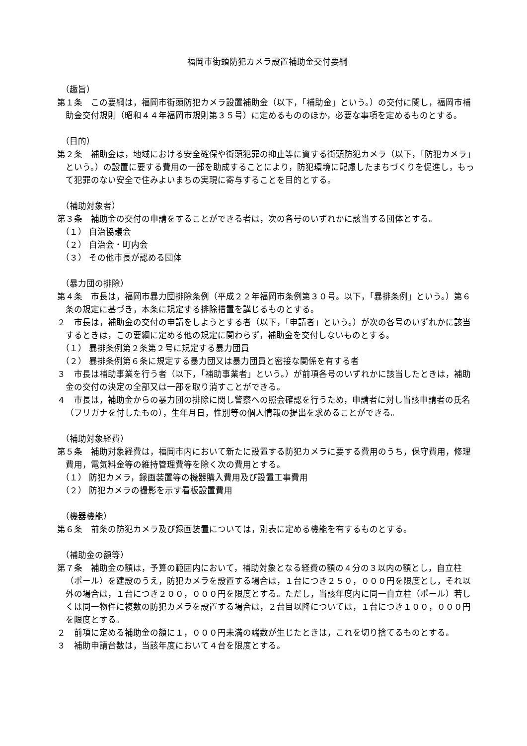福岡市街頭防犯カメラ設置補助金交付要綱
（趣旨）
第１条　この要綱は，福岡市街頭防犯カメラ設置補助金（以下，「補助金」という。）の交付に関し，福岡市補助金交付規則（昭和４４年福岡市規則第３５号）に定めるもののほか，必要な事項を定めるものとする。
（目的）
第２条　補助金は，地域における安全確保や街頭犯罪の抑止等に資する街頭防犯カメラ（以下，「防犯カメラ」という。）の設置に要する費用の一部を助成することにより，防犯環境に配慮したまちづくりを促進し，もって犯罪のない安全で住みよいまちの実現に寄与することを目的とする。
（補助対象者）
第３条　補助金の交付の申請をすることができる者は，次の各号のいずれかに該当する団体とする。
（１） 自治協議会
（２） 自治会・町内会
（３） その他市長が認める団体
（暴力団の排除）
第４条　市長は，福岡市暴力団排除条例（平成２２年福岡市条例第３０号。以下，「暴排条例」という。）第６条の規定に基づき，本条に規定する排除措置を講じるものとする。
２　市長は，補助金の交付の申請をしようとする者（以下，「申請者」という。）が次の各号のいずれかに該当するときは，この要綱に定める他の規定に関わらず，補助金を交付しないものとする。
（１） 暴排条例第２条第２号に規定する暴力団員
（２） 暴排条例第６条に規定する暴力団又は暴力団員と密接な関係を有する者
３　市長は補助事業を行う者（以下，「補助事業者」という。）が前項各号のいずれかに該当したときは，補助金の交付の決定の全部又は一部を取り消すことができる。
４　市長は，補助金からの暴力団の排除に関し警察への照会確認を行うため，申請者に対し当該申請者の氏名（フリガナを付したもの），生年月日，性別等の個人情報の提出を求めることができる。
（補助対象経費）
第５条　補助対象経費は，福岡市内において新たに設置する防犯カメラに要する費用のうち，保守費用，修理費用，電気料金等の維持管理費等を除く次の費用とする。
（１） 防犯カメラ，録画装置等の機器購入費用及び設置工事費用
（２） 防犯カメラの撮影を示す看板設置費用
（機器機能）
第６条　前条の防犯カメラ及び録画装置については，別表に定める機能を有するものとする。
（補助金の額等）
第７条　補助金の額は，予算の範囲内において，補助対象となる経費の額の４分の３以内の額とし，自立柱（ポール）を建設のうえ，防犯カメラを設置する場合は，１台につき２５０，０００円を限度とし，それ以外の場合は，１台につき２００，０００円を限度とする。ただし，当該年度内に同一自立柱（ポール）若しくは同一物件に複数の防犯カメラを設置する場合は，２台目以降については，１台につき１００，０００円を限度とする。
２　前項に定める補助金の額に１，０００円未満の端数が生じたときは，これを切り捨てるものとする。
３　補助申請台数は，当該年度において４台を限度とする。